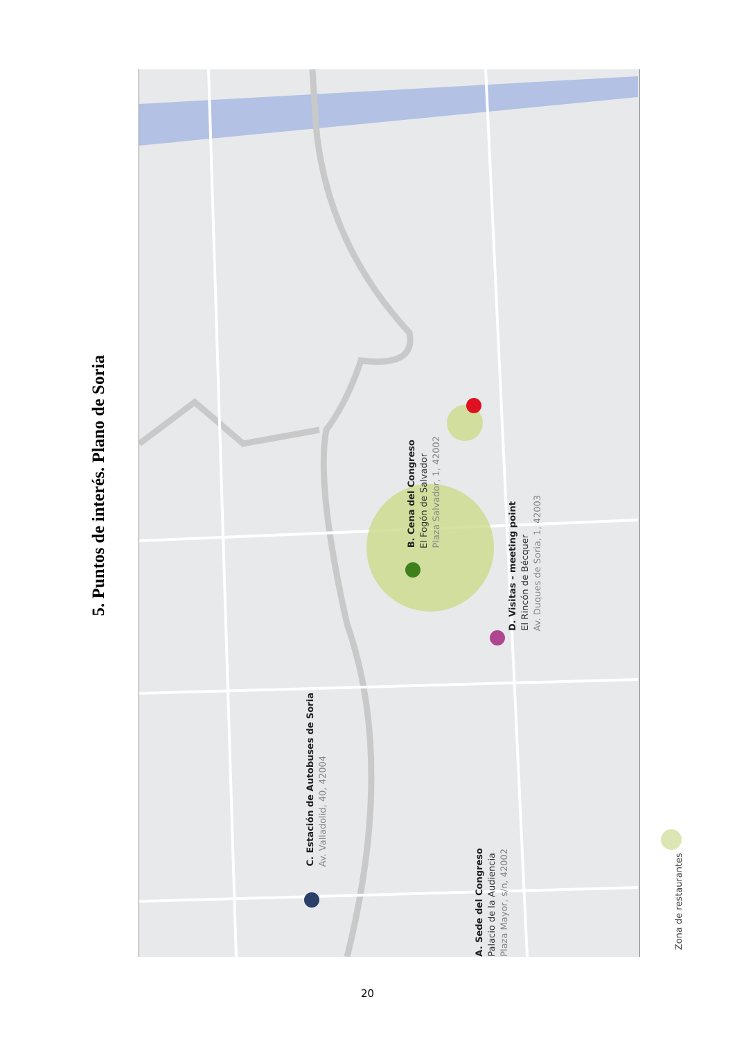5. Puntos de interés. Plano de Soria
C. Estación de Autobuses de Soria
Av. Valladolid, 40, 42004
B. Cena del Congreso
El Fogón de Salvador
Plaza Salvador, 1, 42002
A. Sede del Congreso
Palacio de la Audiencia
Plaza Mayor, s/n, 42002
D. Visitas - meeting point
El Rincón de Bécquer
Av. Duques de Soria, 1, 42003
Zona de restaurantes
20